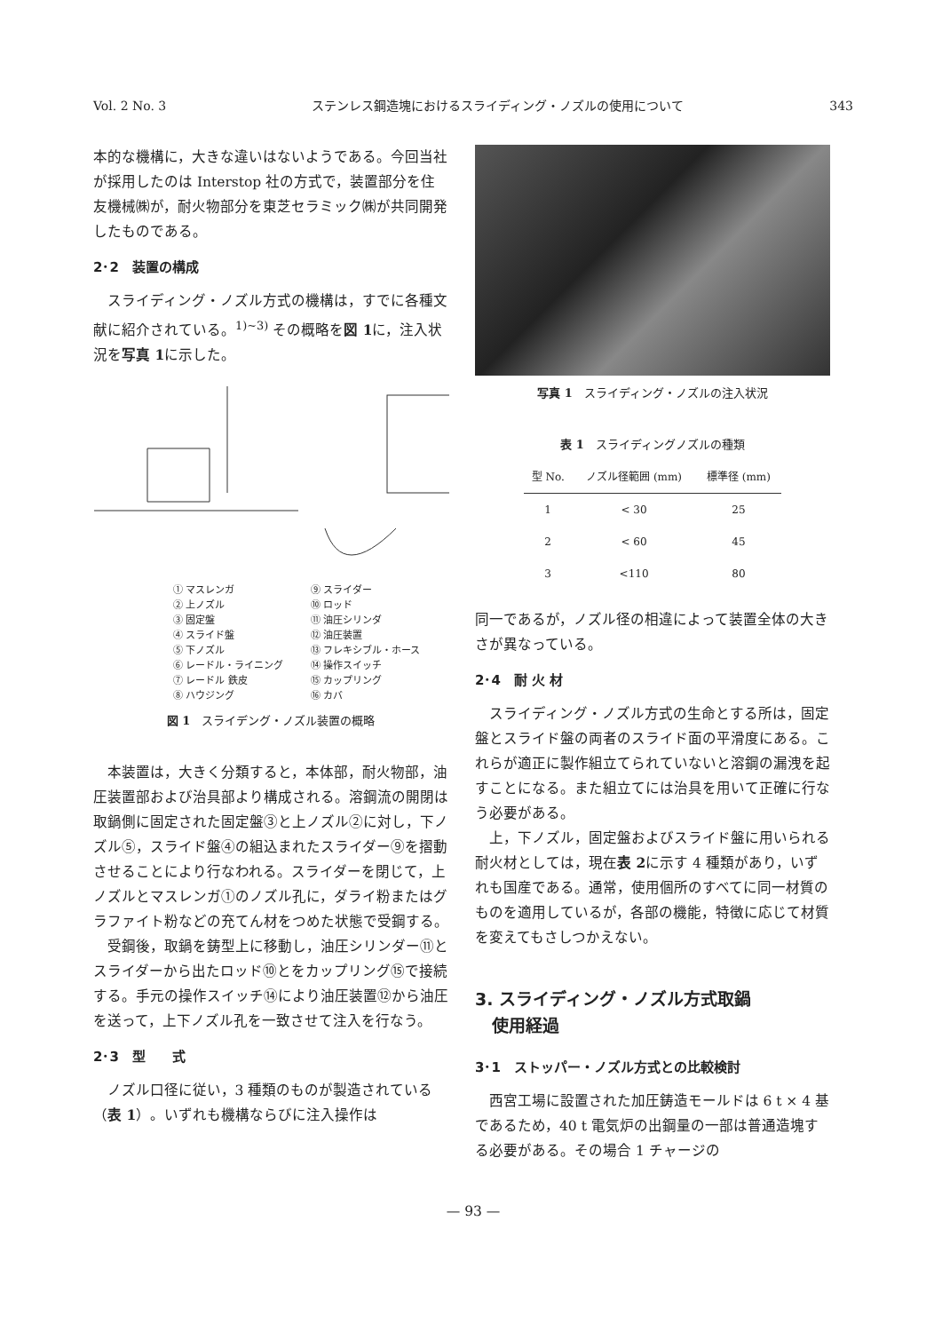Vol. 2 No. 3 ステンレス鋼造塊におけるスライディング・ノズルの使用について 343
本的な機構に，大きな違いはないようである。今回当社が採用したのは Interstop 社の方式で，装置部分を住友機械㈱が，耐火物部分を東芝セラミック㈱が共同開発したものである。
2･2　装置の構成
スライディング・ノズル方式の機構は，すでに各種文献に紹介されている。<sup>1)~3)</sup> その概略を図 1に，注入状況を写真 1に示した。
① マスレンガ ⑨ スライダー ② 上ノズル ⑩ ロッド ③ 固定盤 ⑪ 油圧シリンダ ④ スライド盤 ⑫ 油圧装置 ⑤ 下ノズル ⑬ フレキシブル・ホース ⑥ レードル・ライニング ⑭ 操作スイッチ ⑦ レードル 鉄皮 ⑮ カップリング ⑧ ハウジング ⑯ カバ
図 1　スライデング・ノズル装置の概略
本装置は，大きく分類すると，本体部，耐火物部，油圧装置部および治具部より構成される。溶鋼流の開閉は取鍋側に固定された固定盤③と上ノズル②に対し，下ノズル⑤，スライド盤④の組込まれたスライダー⑨を摺動させることにより行なわれる。スライダーを閉じて，上ノズルとマスレンガ①のノズル孔に，ダライ粉またはグラファイト粉などの充てん材をつめた状態で受鋼する。
受鋼後，取鍋を鋳型上に移動し，油圧シリンダー⑪とスライダーから出たロッド⑩とをカップリング⑮で接続する。手元の操作スイッチ⑭により油圧装置⑫から油圧を送って，上下ノズル孔を一致させて注入を行なう。
2･3　型　　式
ノズル口径に従い，3 種類のものが製造されている（表 1）。いずれも機構ならびに注入操作は
写真 1　スライディング・ノズルの注入状況
表 1　スライディングノズルの種類
| 型 No. | ノズル径範囲 (mm) | 標準径 (mm) |
| --- | --- | --- |
| 1 | < 30 | 25 |
| 2 | < 60 | 45 |
| 3 | <110 | 80 |
同一であるが，ノズル径の相違によって装置全体の大きさが異なっている。
2･4　耐 火 材
スライディング・ノズル方式の生命とする所は，固定盤とスライド盤の両者のスライド面の平滑度にある。これらが適正に製作組立てられていないと溶鋼の漏洩を起すことになる。また組立てには治具を用いて正確に行なう必要がある。
上，下ノズル，固定盤およびスライド盤に用いられる耐火材としては，現在表 2に示す 4 種類があり，いずれも国産である。通常，使用個所のすべてに同一材質のものを適用しているが，各部の機能，特徴に応じて材質を変えてもさしつかえない。
3. スライディング・ノズル方式取鍋
　使用経過
3･1　ストッパー・ノズル方式との比較検討
西宮工場に設置された加圧鋳造モールドは 6 t × 4 基であるため，40 t 電気炉の出鋼量の一部は普通造塊する必要がある。その場合 1 チャージの
— 93 —